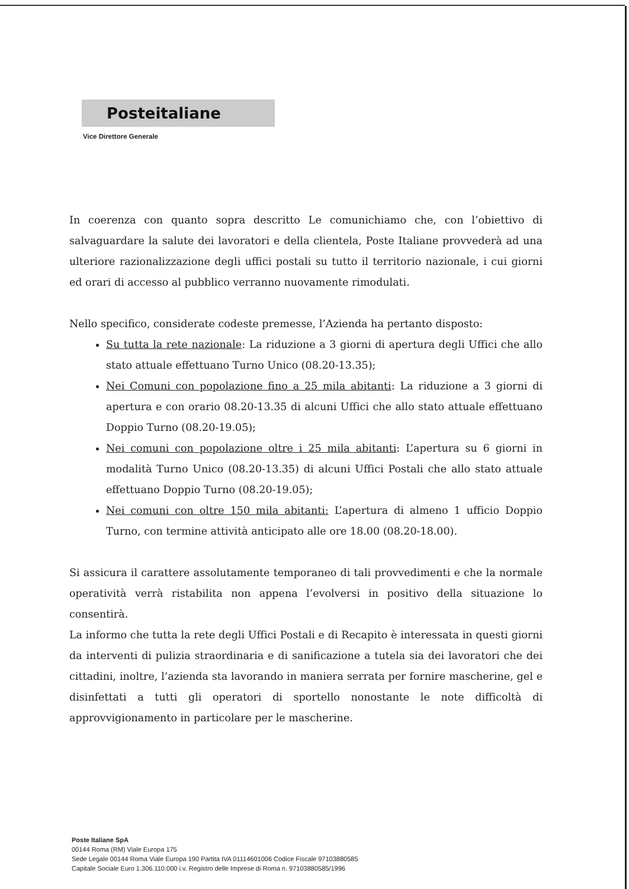Posteitaliane
Vice Direttore Generale
In coerenza con quanto sopra descritto Le comunichiamo che, con l’obiettivo di salvaguardare la salute dei lavoratori e della clientela, Poste Italiane provvederà ad una ulteriore razionalizzazione degli uffici postali su tutto il territorio nazionale, i cui giorni ed orari di accesso al pubblico verranno nuovamente rimodulati.
Nello specifico, considerate codeste premesse, l’Azienda ha pertanto disposto:
Su tutta la rete nazionale: La riduzione a 3 giorni di apertura degli Uffici che allo stato attuale effettuano Turno Unico (08.20-13.35);
Nei Comuni con popolazione fino a 25 mila abitanti: La riduzione a 3 giorni di apertura e con orario 08.20-13.35 di alcuni Uffici che allo stato attuale effettuano Doppio Turno (08.20-19.05);
Nei comuni con popolazione oltre i 25 mila abitanti: L’apertura su 6 giorni in modalità Turno Unico (08.20-13.35) di alcuni Uffici Postali che allo stato attuale effettuano Doppio Turno (08.20-19.05);
Nei comuni con oltre 150 mila abitanti: L’apertura di almeno 1 ufficio Doppio Turno, con termine attività anticipato alle ore 18.00 (08.20-18.00).
Si assicura il carattere assolutamente temporaneo di tali provvedimenti e che la normale operatività verrà ristabilita non appena l’evolversi in positivo della situazione lo consentirà.
La informo che tutta la rete degli Uffici Postali e di Recapito è interessata in questi giorni da interventi di pulizia straordinaria e di sanificazione a tutela sia dei lavoratori che dei cittadini, inoltre, l’azienda sta lavorando in maniera serrata per fornire mascherine, gel e disinfettati a tutti gli operatori di sportello nonostante le note difficoltà di approvvigionamento in particolare per le mascherine.
Poste Italiane SpA
00144 Roma (RM) Viale Europa 175
Sede Legale 00144 Roma Viale Europa 190 Partita IVA 01114601006 Codice Fiscale 97103880585
Capitale Sociale Euro 1.306.110.000 i.v. Registro delle Imprese di Roma n. 97103880585/1996